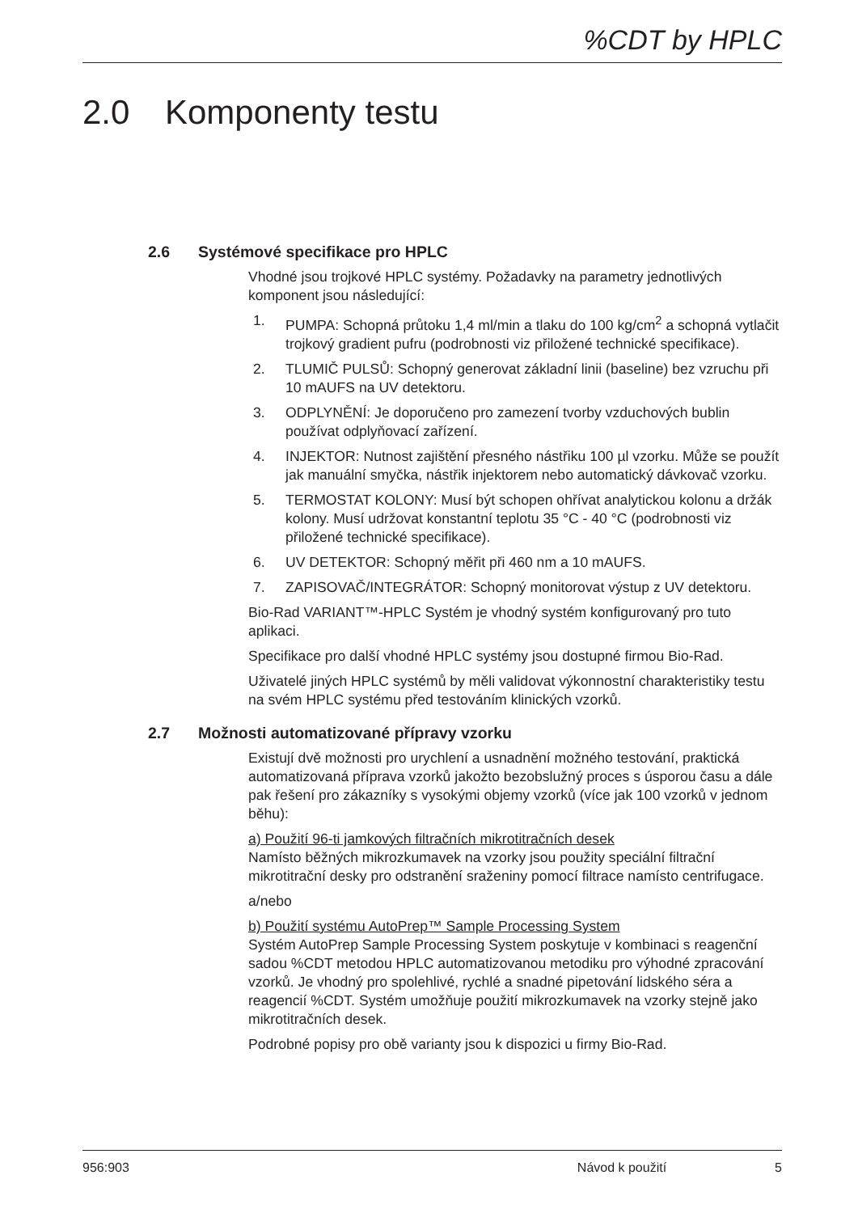%CDT by HPLC
2.0 Komponenty testu
2.6 Systémové specifikace pro HPLC
Vhodné jsou trojkové HPLC systémy. Požadavky na parametry jednotlivých komponent jsou následující:
1. PUMPA: Schopná průtoku 1,4 ml/min a tlaku do 100 kg/cm<sup>2</sup> a schopná vytlačit trojkový gradient pufru (podrobnosti viz přiložené technické specifikace).
2. TLUMIČ PULSŮ: Schopný generovat základní linii (baseline) bez vzruchu při 10 mAUFS na UV detektoru.
3. ODPLYNĚNÍ: Je doporučeno pro zamezení tvorby vzduchových bublin používat odplyňovací zařízení.
4. INJEKTOR: Nutnost zajištění přesného nástřiku 100 µl vzorku. Může se použít jak manuální smyčka, nástřik injektorem nebo automatický dávkovač vzorku.
5. TERMOSTAT KOLONY: Musí být schopen ohřívat analytickou kolonu a držák kolony. Musí udržovat konstantní teplotu 35 °C - 40 °C (podrobnosti viz přiložené technické specifikace).
6. UV DETEKTOR: Schopný měřit při 460 nm a 10 mAUFS.
7. ZAPISOVAČ/INTEGRÁTOR: Schopný monitorovat výstup z UV detektoru.
Bio-Rad VARIANT™-HPLC Systém je vhodný systém konfigurovaný pro tuto aplikaci.
Specifikace pro další vhodné HPLC systémy jsou dostupné firmou Bio-Rad.
Uživatelé jiných HPLC systémů by měli validovat výkonnostní charakteristiky testu na svém HPLC systému před testováním klinických vzorků.
2.7 Možnosti automatizované přípravy vzorku
Existují dvě možnosti pro urychlení a usnadnění možného testování, praktická automatizovaná příprava vzorků jakožto bezobslužný proces s úsporou času a dále pak řešení pro zákazníky s vysokými objemy vzorků (více jak 100 vzorků v jednom běhu):
a) Použití 96-ti jamkových filtračních mikrotitračních desek
Namísto běžných mikrozkumavek na vzorky jsou použity speciální filtrační mikrotitrační desky pro odstranění sraženiny pomocí filtrace namísto centrifugace.
a/nebo
b) Použití systému AutoPrep™ Sample Processing System
Systém AutoPrep Sample Processing System poskytuje v kombinaci s reagenční sadou %CDT metodou HPLC automatizovanou metodiku pro výhodné zpracování vzorků. Je vhodný pro spolehlivé, rychlé a snadné pipetování lidského séra a reagencií %CDT. Systém umožňuje použití mikrozkumavek na vzorky stejně jako mikrotitračních desek.
Podrobné popisy pro obě varianty jsou k dispozici u firmy Bio-Rad.
956:903 Návod k použití 5